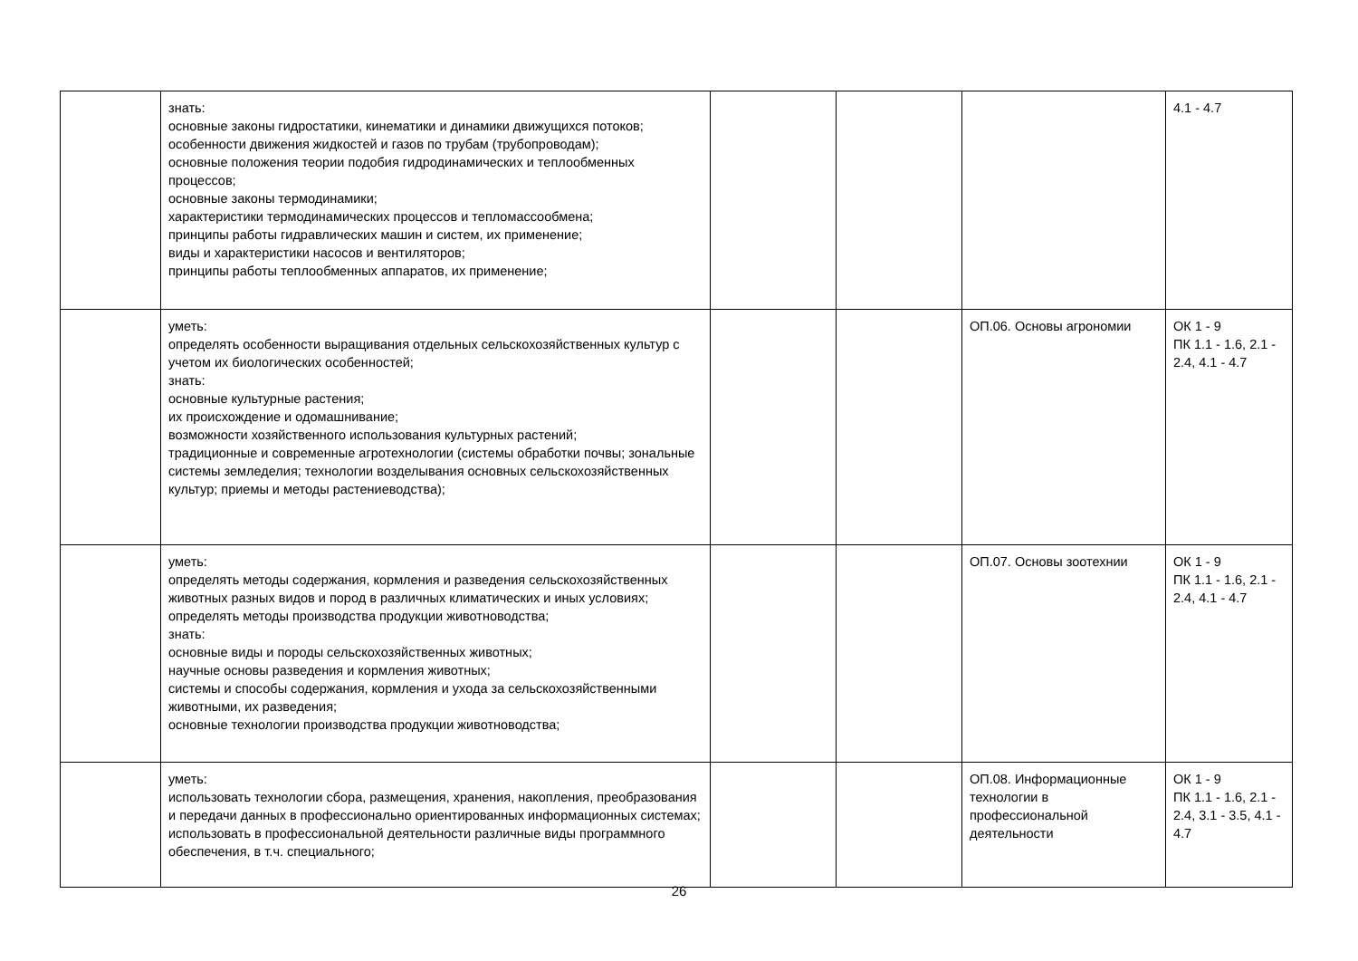| | знать: основные законы гидростатики, кинематики и динамики движущихся потоков; особенности движения жидкостей и газов по трубам (трубопроводам); основные положения теории подобия гидродинамических и теплообменных процессов; основные законы термодинамики; характеристики термодинамических процессов и тепломассообмена; принципы работы гидравлических машин и систем, их применение; виды и характеристики насосов и вентиляторов; принципы работы теплообменных аппаратов, их применение; | | | | 4.1 - 4.7 |
| | уметь: определять особенности выращивания отдельных сельскохозяйственных культур с учетом их биологических особенностей; знать: основные культурные растения; их происхождение и одомашнивание; возможности хозяйственного использования культурных растений; традиционные и современные агротехнологии (системы обработки почвы; зональные системы земледелия; технологии возделывания основных сельскохозяйственных культур; приемы и методы растениеводства); | | | ОП.06. Основы агрономии | ОК 1 - 9 ПК 1.1 - 1.6, 2.1 - 2.4, 4.1 - 4.7 |
| | уметь: определять методы содержания, кормления и разведения сельскохозяйственных животных разных видов и пород в различных климатических и иных условиях; определять методы производства продукции животноводства; знать: основные виды и породы сельскохозяйственных животных; научные основы разведения и кормления животных; системы и способы содержания, кормления и ухода за сельскохозяйственными животными, их разведения; основные технологии производства продукции животноводства; | | | ОП.07. Основы зоотехнии | ОК 1 - 9 ПК 1.1 - 1.6, 2.1 - 2.4, 4.1 - 4.7 |
| | уметь: использовать технологии сбора, размещения, хранения, накопления, преобразования и передачи данных в профессионально ориентированных информационных системах; использовать в профессиональной деятельности различные виды программного обеспечения, в т.ч. специального; | | | ОП.08. Информационные технологии в профессиональной деятельности | ОК 1 - 9 ПК 1.1 - 1.6, 2.1 - 2.4, 3.1 - 3.5, 4.1 - 4.7 |
26